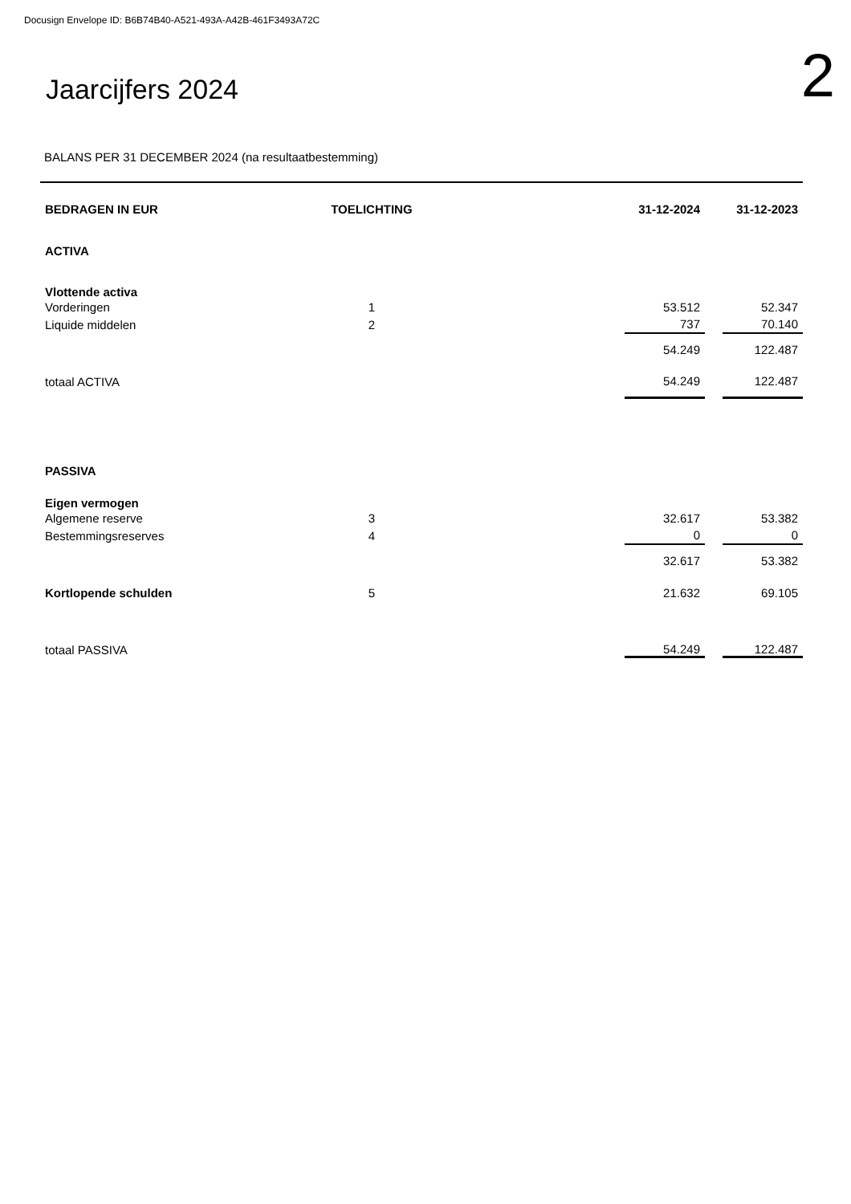Docusign Envelope ID: B6B74B40-A521-493A-A42B-461F3493A72C
Jaarcijfers 2024
2
BALANS PER 31 DECEMBER 2024 (na resultaatbestemming)
| BEDRAGEN IN EUR | TOELICHTING | | 31-12-2024 | | 31-12-2023 |
| --- | --- | --- | --- | --- | --- |
| ACTIVA | | | | | |
| Vlottende activa | | | | | |
| Vorderingen | 1 | | 53.512 | | 52.347 |
| Liquide middelen | 2 | | 737 | | 70.140 |
| | | | 54.249 | | 122.487 |
| totaal ACTIVA | | | 54.249 | | 122.487 |
| PASSIVA | | | | | |
| Eigen vermogen | | | | | |
| Algemene reserve | 3 | | 32.617 | | 53.382 |
| Bestemmingsreserves | 4 | | 0 | | 0 |
| | | | 32.617 | | 53.382 |
| Kortlopende schulden | 5 | | 21.632 | | 69.105 |
| totaal PASSIVA | | | 54.249 | | 122.487 |